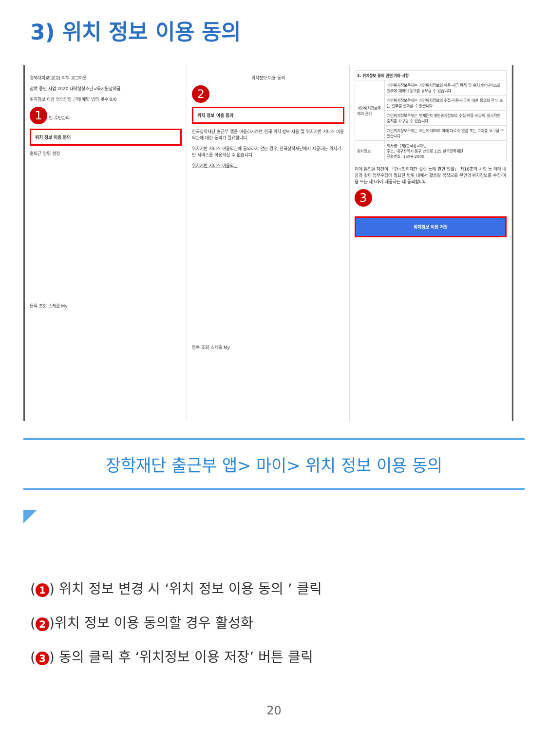3) 위치 정보 이용 동의
경북대학교(본교) 학부 로그아웃
참여 중인 사업 2020 대학생청소년교육지원장학금
위치정보 이용 동의안함 근태 예외 입력 횟수 0/0
1 인 수단관리
위치 정보 이용 동의
출퇴근 알림 설정
등록 조회 스케줄 My
위치정보 이용 동의
2
위치 정보 이용 동의
한국장학재단 출근부 앱을 이용하시려면 현재 위치 정보 사용 및 위치기반 서비스 이용약관에 대한 동의가 필요합니다.
위치기반 서비스 이용약관에 동의하지 않는 경우, 한국장학재단에서 제공하는 위치기반 서비스를 이용하실 수 없습니다.
위치기반 서비스 이용약관
등록 조회 스케줄 My
| 3. 위치정보 동의 관련 기타 사항 | |
| 개인위치정보주체의 권리 | 개인위치정보주체는 개인위치정보의 이용·제공 목적 및 위치기반서비스의 일부에 대하여 동의를 유보할 수 있습니다. |
| | 개인위치정보주체는 개인위치정보의 수집·이용·제공에 대한 동의의 전부 또는 일부를 철회할 수 있습니다. |
| | 개인위치정보주체는 언제든지 개인위치정보의 수집·이용·제공의 일시적인 중지를 요구할 수 있습니다. |
| | 개인위치정보주체는 재단에 대하여 아래 자료의 열람 또는 고지를 요구할 수 있습니다. |
| 회사정보 | 회사명: (재)한국장학재단 주소: 대구광역시 동구 신암로 125 한국장학재단 전화번호: 1599-2000 |
이에 본인은 재단이 「한국장학재단 설립 등에 관한 법률」 제16조의 사업 등 아래 내용과 같이 업무수행에 필요한 범위 내에서 활용할 목적으로 본인의 위치정보를 수집·이용 또는 제3자에 제공하는 데 동의합니다.
3
위치정보 이용 저장
장학재단 출근부 앱> 마이> 위치 정보 이용 동의
(1) 위치 정보 변경 시 ‘위치 정보 이용 동의 ’ 클릭
(2)위치 정보 이용 동의할 경우 활성화
(3) 동의 클릭 후 ‘위치정보 이용 저장’ 버튼 클릭
20